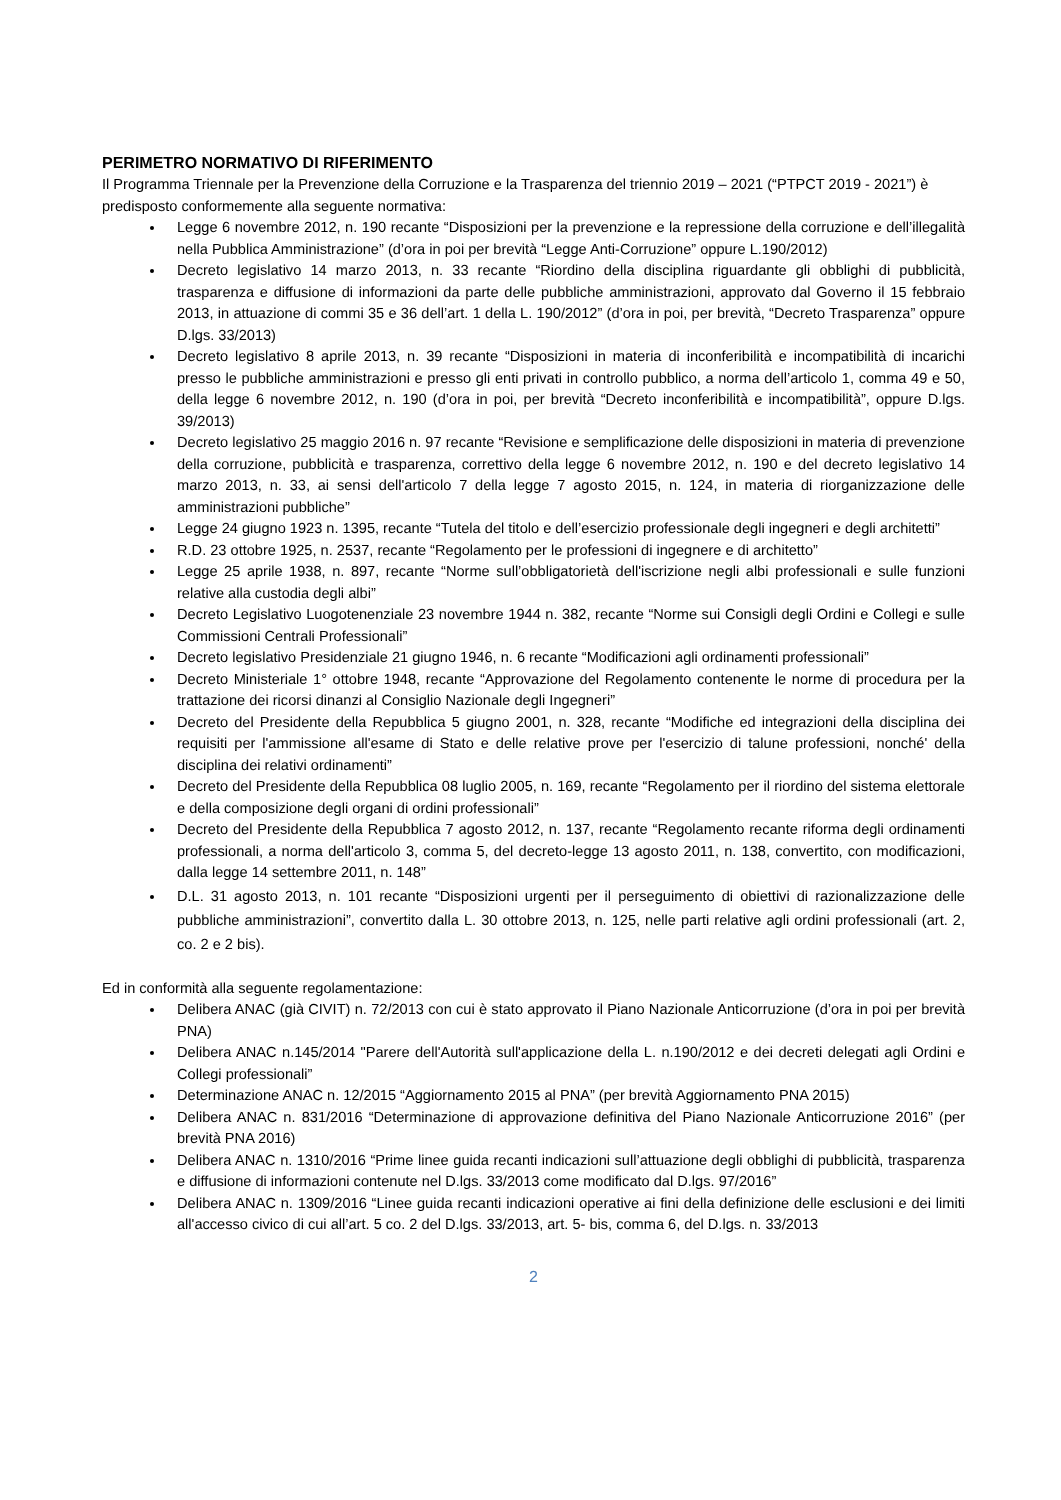PERIMETRO NORMATIVO DI RIFERIMENTO
Il Programma Triennale per la Prevenzione della Corruzione e la Trasparenza del triennio 2019 – 2021 (“PTPCT 2019 - 2021”) è predisposto conformemente alla seguente normativa:
Legge 6 novembre 2012, n. 190 recante “Disposizioni per la prevenzione e la repressione della corruzione e dell’illegalità nella Pubblica Amministrazione” (d’ora in poi per brevità “Legge Anti-Corruzione” oppure L.190/2012)
Decreto legislativo 14 marzo 2013, n. 33 recante “Riordino della disciplina riguardante gli obblighi di pubblicità, trasparenza e diffusione di informazioni da parte delle pubbliche amministrazioni, approvato dal Governo il 15 febbraio 2013, in attuazione di commi 35 e 36 dell’art. 1 della L. 190/2012” (d’ora in poi, per brevità, “Decreto Trasparenza” oppure D.lgs. 33/2013)
Decreto legislativo 8 aprile 2013, n. 39 recante “Disposizioni in materia di inconferibilità e incompatibilità di incarichi presso le pubbliche amministrazioni e presso gli enti privati in controllo pubblico, a norma dell’articolo 1, comma 49 e 50, della legge 6 novembre 2012, n. 190 (d’ora in poi, per brevità “Decreto inconferibilità e incompatibilità”, oppure D.lgs. 39/2013)
Decreto legislativo 25 maggio 2016 n. 97 recante “Revisione e semplificazione delle disposizioni in materia di prevenzione della corruzione, pubblicità e trasparenza, correttivo della legge 6 novembre 2012, n. 190 e del decreto legislativo 14 marzo 2013, n. 33, ai sensi dell'articolo 7 della legge 7 agosto 2015, n. 124, in materia di riorganizzazione delle amministrazioni pubbliche”
Legge 24 giugno 1923 n. 1395, recante “Tutela del titolo e dell’esercizio professionale degli ingegneri e degli architetti”
R.D. 23 ottobre 1925, n. 2537, recante “Regolamento per le professioni di ingegnere e di architetto”
Legge 25 aprile 1938, n. 897, recante “Norme sull’obbligatorietà dell'iscrizione negli albi professionali e sulle funzioni relative alla custodia degli albi”
Decreto Legislativo Luogotenenziale 23 novembre 1944 n. 382, recante “Norme sui Consigli degli Ordini e Collegi e sulle Commissioni Centrali Professionali”
Decreto legislativo Presidenziale 21 giugno 1946, n. 6 recante “Modificazioni agli ordinamenti professionali”
Decreto Ministeriale 1° ottobre 1948, recante “Approvazione del Regolamento contenente le norme di procedura per la trattazione dei ricorsi dinanzi al Consiglio Nazionale degli Ingegneri”
Decreto del Presidente della Repubblica 5 giugno 2001, n. 328, recante “Modifiche ed integrazioni della disciplina dei requisiti per l'ammissione all'esame di Stato e delle relative prove per l'esercizio di talune professioni, nonché' della disciplina dei relativi ordinamenti”
Decreto del Presidente della Repubblica 08 luglio 2005, n. 169, recante “Regolamento per il riordino del sistema elettorale e della composizione degli organi di ordini professionali”
Decreto del Presidente della Repubblica 7 agosto 2012, n. 137, recante “Regolamento recante riforma degli ordinamenti professionali, a norma dell'articolo 3, comma 5, del decreto-legge 13 agosto 2011, n. 138, convertito, con modificazioni, dalla legge 14 settembre 2011, n. 148”
D.L. 31 agosto 2013, n. 101 recante “Disposizioni urgenti per il perseguimento di obiettivi di razionalizzazione delle pubbliche amministrazioni”, convertito dalla L. 30 ottobre 2013, n. 125, nelle parti relative agli ordini professionali (art. 2, co. 2 e 2 bis).
Ed in conformità alla seguente regolamentazione:
Delibera ANAC (già CIVIT) n. 72/2013 con cui è stato approvato il Piano Nazionale Anticorruzione (d’ora in poi per brevità PNA)
Delibera ANAC n.145/2014 "Parere dell'Autorità sull'applicazione della L. n.190/2012 e dei decreti delegati agli Ordini e Collegi professionali”
Determinazione ANAC n. 12/2015 “Aggiornamento 2015 al PNA” (per brevità Aggiornamento PNA 2015)
Delibera ANAC n. 831/2016 “Determinazione di approvazione definitiva del Piano Nazionale Anticorruzione 2016” (per brevità PNA 2016)
Delibera ANAC n. 1310/2016 “Prime linee guida recanti indicazioni sull’attuazione degli obblighi di pubblicità, trasparenza e diffusione di informazioni contenute nel D.lgs. 33/2013 come modificato dal D.lgs. 97/2016”
Delibera ANAC n. 1309/2016 “Linee guida recanti indicazioni operative ai fini della definizione delle esclusioni e dei limiti all'accesso civico di cui all’art. 5 co. 2 del D.lgs. 33/2013, art. 5- bis, comma 6, del D.lgs. n. 33/2013
2